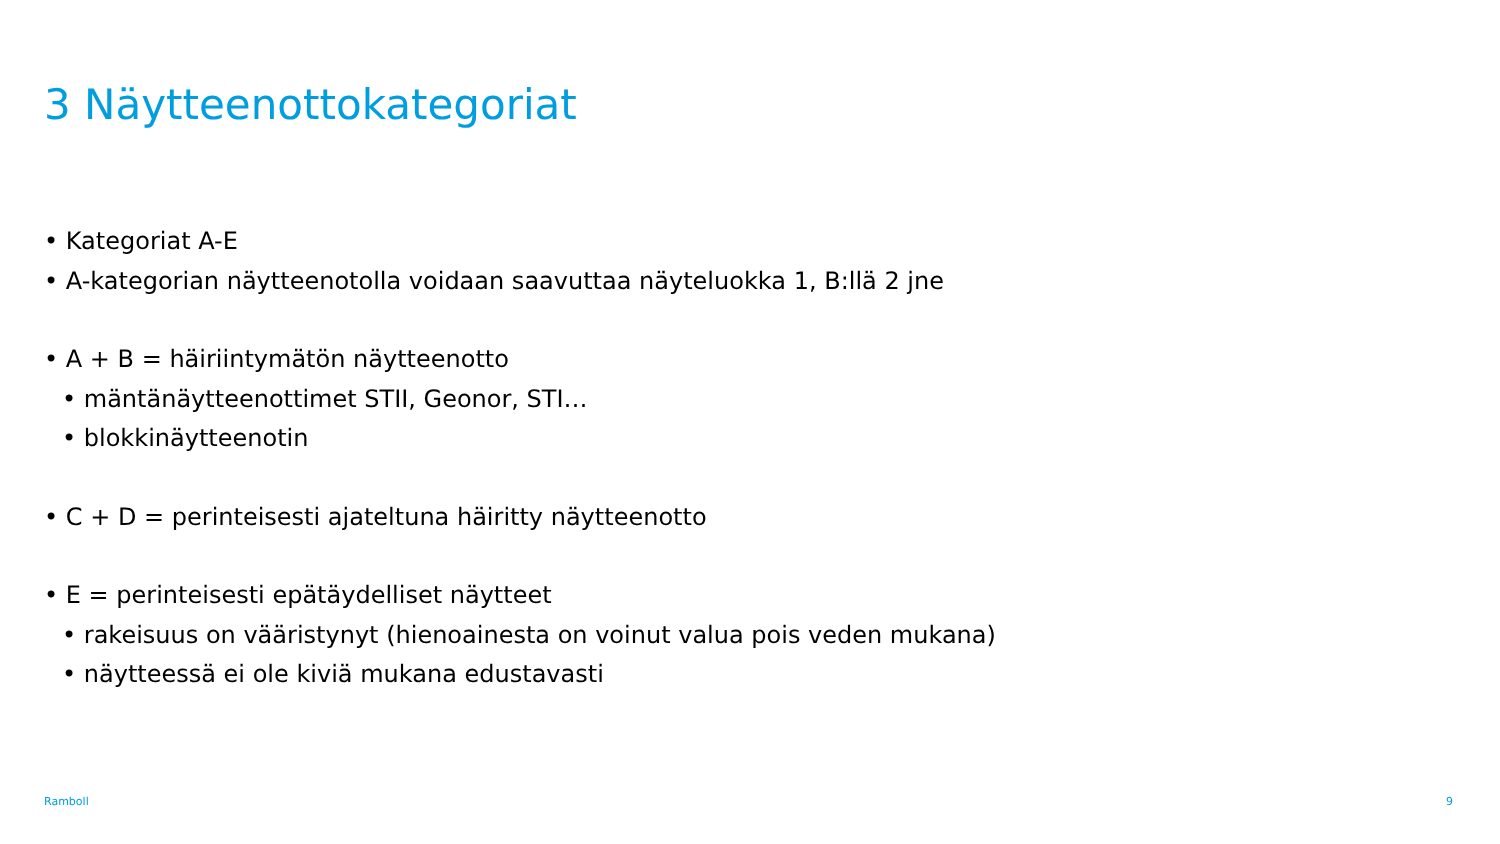3 Näytteenottokategoriat
• Kategoriat A-E
• A-kategorian näytteenotolla voidaan saavuttaa näyteluokka 1, B:llä 2 jne
• A + B = häiriintymätön näytteenotto
• mäntänäytteenottimet STII, Geonor, STI…
• blokkinäytteenotin
• C + D = perinteisesti ajateltuna häiritty näytteenotto
• E = perinteisesti epätäydelliset näytteet
• rakeisuus on vääristynyt (hienoainesta on voinut valua pois veden mukana)
• näytteessä ei ole kiviä mukana edustavasti
Ramboll 9